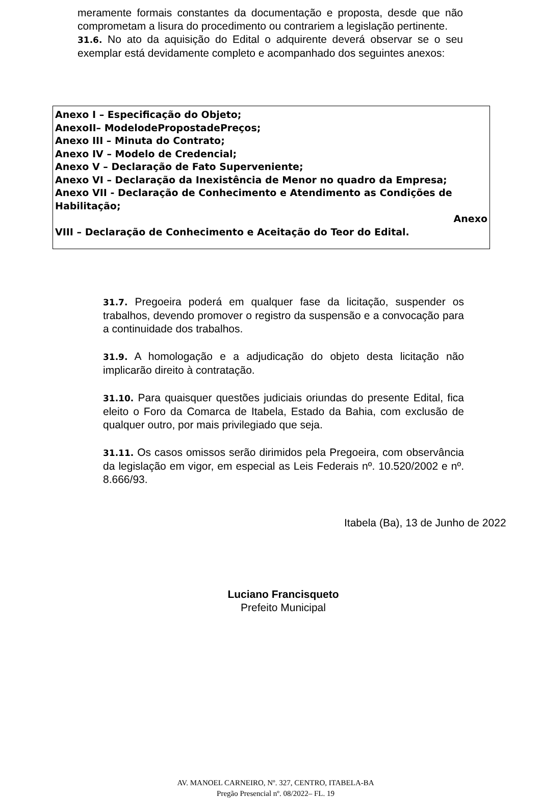meramente formais constantes da documentação e proposta, desde que não comprometam a lisura do procedimento ou contrariem a legislação pertinente.
31.6. No ato da aquisição do Edital o adquirente deverá observar se o seu exemplar está devidamente completo e acompanhado dos seguintes anexos:
Anexo I – Especificação do Objeto;
AnexoII– ModelodePropostadePreços;
Anexo III – Minuta do Contrato;
Anexo IV – Modelo de Credencial;
Anexo V – Declaração de Fato Superveniente;
Anexo VI – Declaração da Inexistência de Menor no quadro da Empresa;
Anexo VII - Declaração de Conhecimento e Atendimento as Condições de Habilitação;
Anexo
VIII – Declaração de Conhecimento e Aceitação do Teor do Edital.
31.7. Pregoeira poderá em qualquer fase da licitação, suspender os trabalhos, devendo promover o registro da suspensão e a convocação para a continuidade dos trabalhos.
31.9. A homologação e a adjudicação do objeto desta licitação não implicarão direito à contratação.
31.10. Para quaisquer questões judiciais oriundas do presente Edital, fica eleito o Foro da Comarca de Itabela, Estado da Bahia, com exclusão de qualquer outro, por mais privilegiado que seja.
31.11. Os casos omissos serão dirimidos pela Pregoeira, com observância da legislação em vigor, em especial as Leis Federais nº. 10.520/2002 e nº. 8.666/93.
Itabela (Ba), 13 de Junho de 2022
Luciano Francisqueto
Prefeito Municipal
AV. MANOEL CARNEIRO, Nº. 327, CENTRO, ITABELA-BA
Pregão Presencial nº. 08/2022– FL. 19